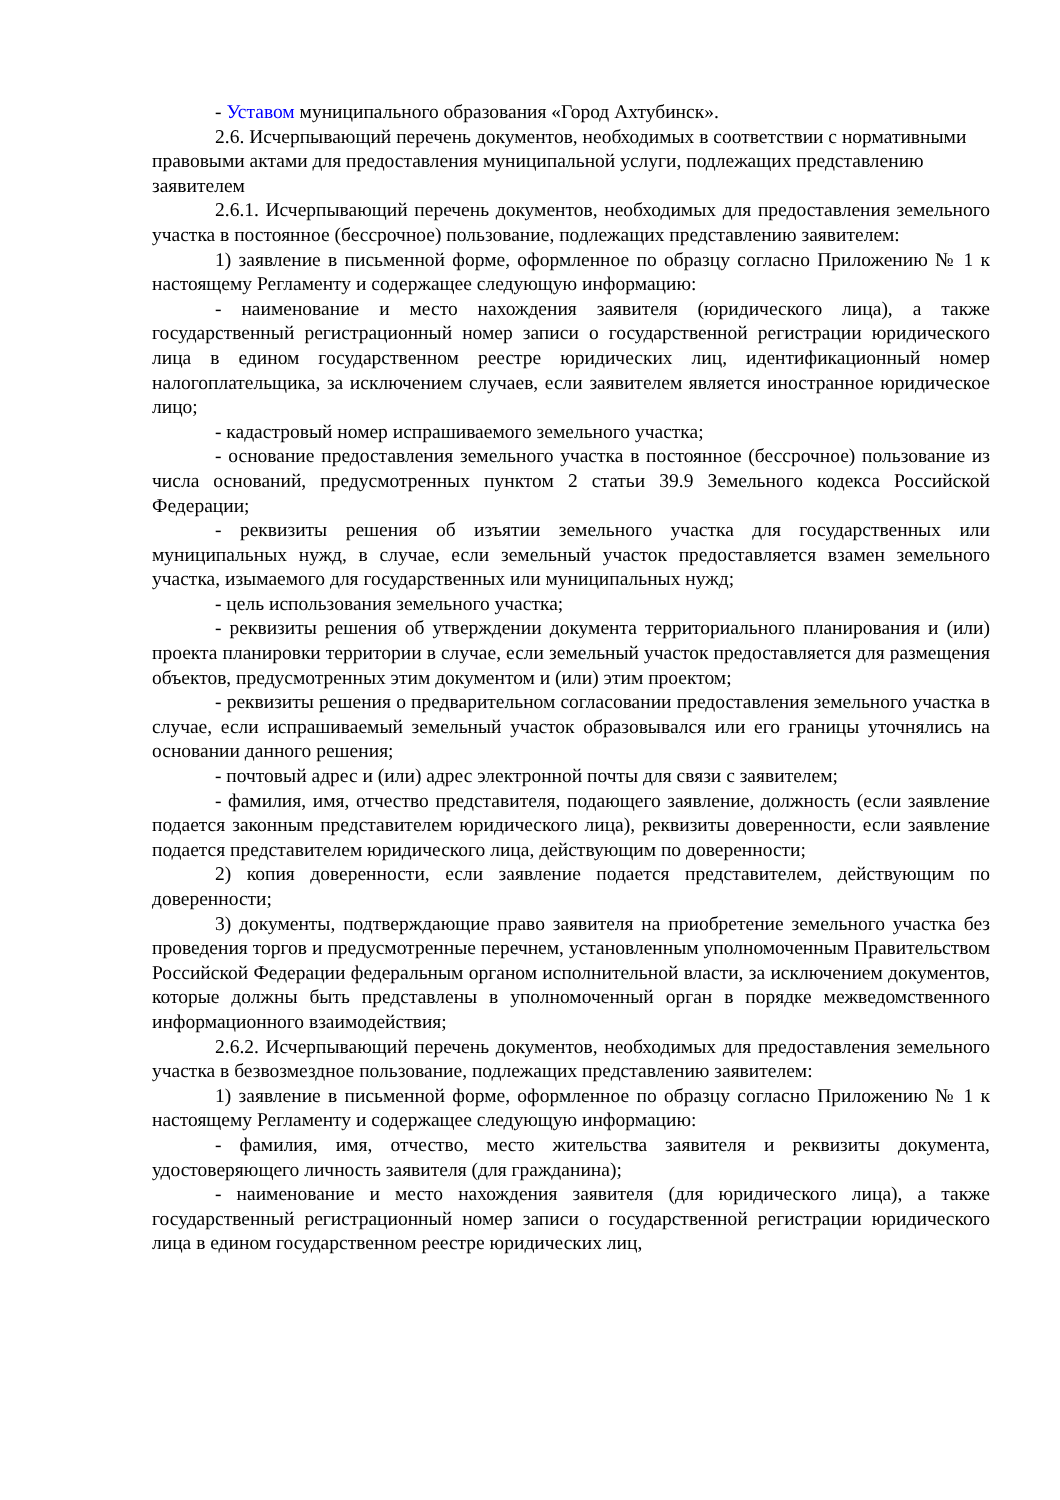- Уставом муниципального образования «Город Ахтубинск».
2.6. Исчерпывающий перечень документов, необходимых в соответствии с нормативными правовыми актами для предоставления муниципальной услуги, подлежащих представлению заявителем
2.6.1. Исчерпывающий перечень документов, необходимых для предоставления земельного участка в постоянное (бессрочное) пользование, подлежащих представлению заявителем:
1) заявление в письменной форме, оформленное по образцу согласно Приложению № 1 к настоящему Регламенту и содержащее следующую информацию:
- наименование и место нахождения заявителя (юридического лица), а также государственный регистрационный номер записи о государственной регистрации юридического лица в едином государственном реестре юридических лиц, идентификационный номер налогоплательщика, за исключением случаев, если заявителем является иностранное юридическое лицо;
- кадастровый номер испрашиваемого земельного участка;
- основание предоставления земельного участка в постоянное (бессрочное) пользование из числа оснований, предусмотренных пунктом 2 статьи 39.9 Земельного кодекса Российской Федерации;
- реквизиты решения об изъятии земельного участка для государственных или муниципальных нужд, в случае, если земельный участок предоставляется взамен земельного участка, изымаемого для государственных или муниципальных нужд;
- цель использования земельного участка;
- реквизиты решения об утверждении документа территориального планирования и (или) проекта планировки территории в случае, если земельный участок предоставляется для размещения объектов, предусмотренных этим документом и (или) этим проектом;
- реквизиты решения о предварительном согласовании предоставления земельного участка в случае, если испрашиваемый земельный участок образовывался или его границы уточнялись на основании данного решения;
- почтовый адрес и (или) адрес электронной почты для связи с заявителем;
- фамилия, имя, отчество представителя, подающего заявление, должность (если заявление подается законным представителем юридического лица), реквизиты доверенности, если заявление подается представителем юридического лица, действующим по доверенности;
2) копия доверенности, если заявление подается представителем, действующим по доверенности;
3) документы, подтверждающие право заявителя на приобретение земельного участка без проведения торгов и предусмотренные перечнем, установленным уполномоченным Правительством Российской Федерации федеральным органом исполнительной власти, за исключением документов, которые должны быть представлены в уполномоченный орган в порядке межведомственного информационного взаимодействия;
2.6.2. Исчерпывающий перечень документов, необходимых для предоставления земельного участка в безвозмездное пользование, подлежащих представлению заявителем:
1) заявление в письменной форме, оформленное по образцу согласно Приложению № 1 к настоящему Регламенту и содержащее следующую информацию:
- фамилия, имя, отчество, место жительства заявителя и реквизиты документа, удостоверяющего личность заявителя (для гражданина);
- наименование и место нахождения заявителя (для юридического лица), а также государственный регистрационный номер записи о государственной регистрации юридического лица в едином государственном реестре юридических лиц,